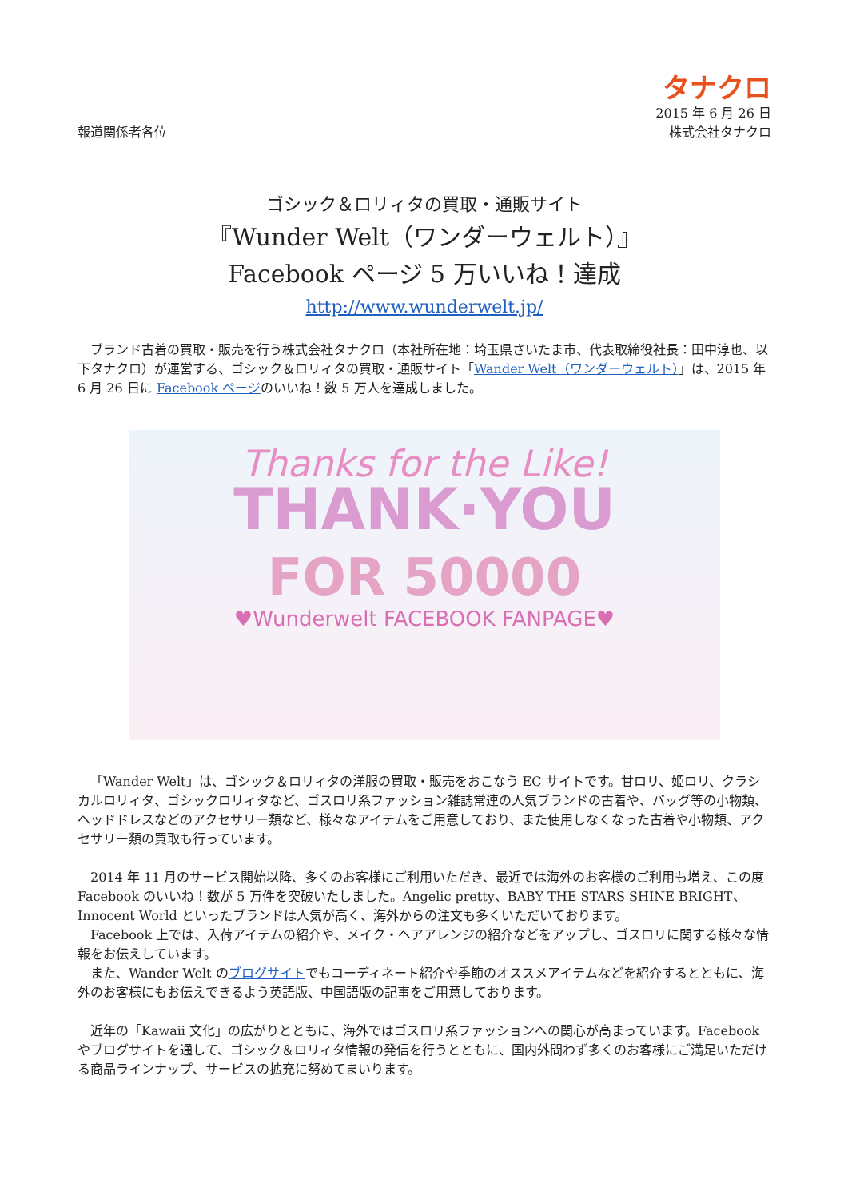報道関係者各位
タナクロ
2015 年 6 月 26 日
株式会社タナクロ
ゴシック＆ロリィタの買取・通販サイト
『Wunder Welt（ワンダーウェルト）』
Facebook ページ 5 万いいね！達成
http://www.wunderwelt.jp/
ブランド古着の買取・販売を行う株式会社タナクロ（本社所在地：埼玉県さいたま市、代表取締役社長：田中淳也、以下タナクロ）が運営する、ゴシック＆ロリィタの買取・通販サイト「Wander Welt（ワンダーウェルト）」は、2015 年 6 月 26 日に Facebook ページのいいね！数 5 万人を達成しました。
Thanks for the Like!
THANK·YOU
FOR 50000
♥Wunderwelt FACEBOOK FANPAGE♥
「Wander Welt」は、ゴシック＆ロリィタの洋服の買取・販売をおこなう EC サイトです。甘ロリ、姫ロリ、クラシカルロリィタ、ゴシックロリィタなど、ゴスロリ系ファッション雑誌常連の人気ブランドの古着や、バッグ等の小物類、ヘッドドレスなどのアクセサリー類など、様々なアイテムをご用意しており、また使用しなくなった古着や小物類、アクセサリー類の買取も行っています。
2014 年 11 月のサービス開始以降、多くのお客様にご利用いただき、最近では海外のお客様のご利用も増え、この度 Facebook のいいね！数が 5 万件を突破いたしました。Angelic pretty、BABY THE STARS SHINE BRIGHT、Innocent World といったブランドは人気が高く、海外からの注文も多くいただいております。
Facebook 上では、入荷アイテムの紹介や、メイク・ヘアアレンジの紹介などをアップし、ゴスロリに関する様々な情報をお伝えしています。
また、Wander Welt のブログサイトでもコーディネート紹介や季節のオススメアイテムなどを紹介するとともに、海外のお客様にもお伝えできるよう英語版、中国語版の記事をご用意しております。
近年の「Kawaii 文化」の広がりとともに、海外ではゴスロリ系ファッションへの関心が高まっています。Facebook やブログサイトを通して、ゴシック＆ロリィタ情報の発信を行うとともに、国内外問わず多くのお客様にご満足いただける商品ラインナップ、サービスの拡充に努めてまいります。